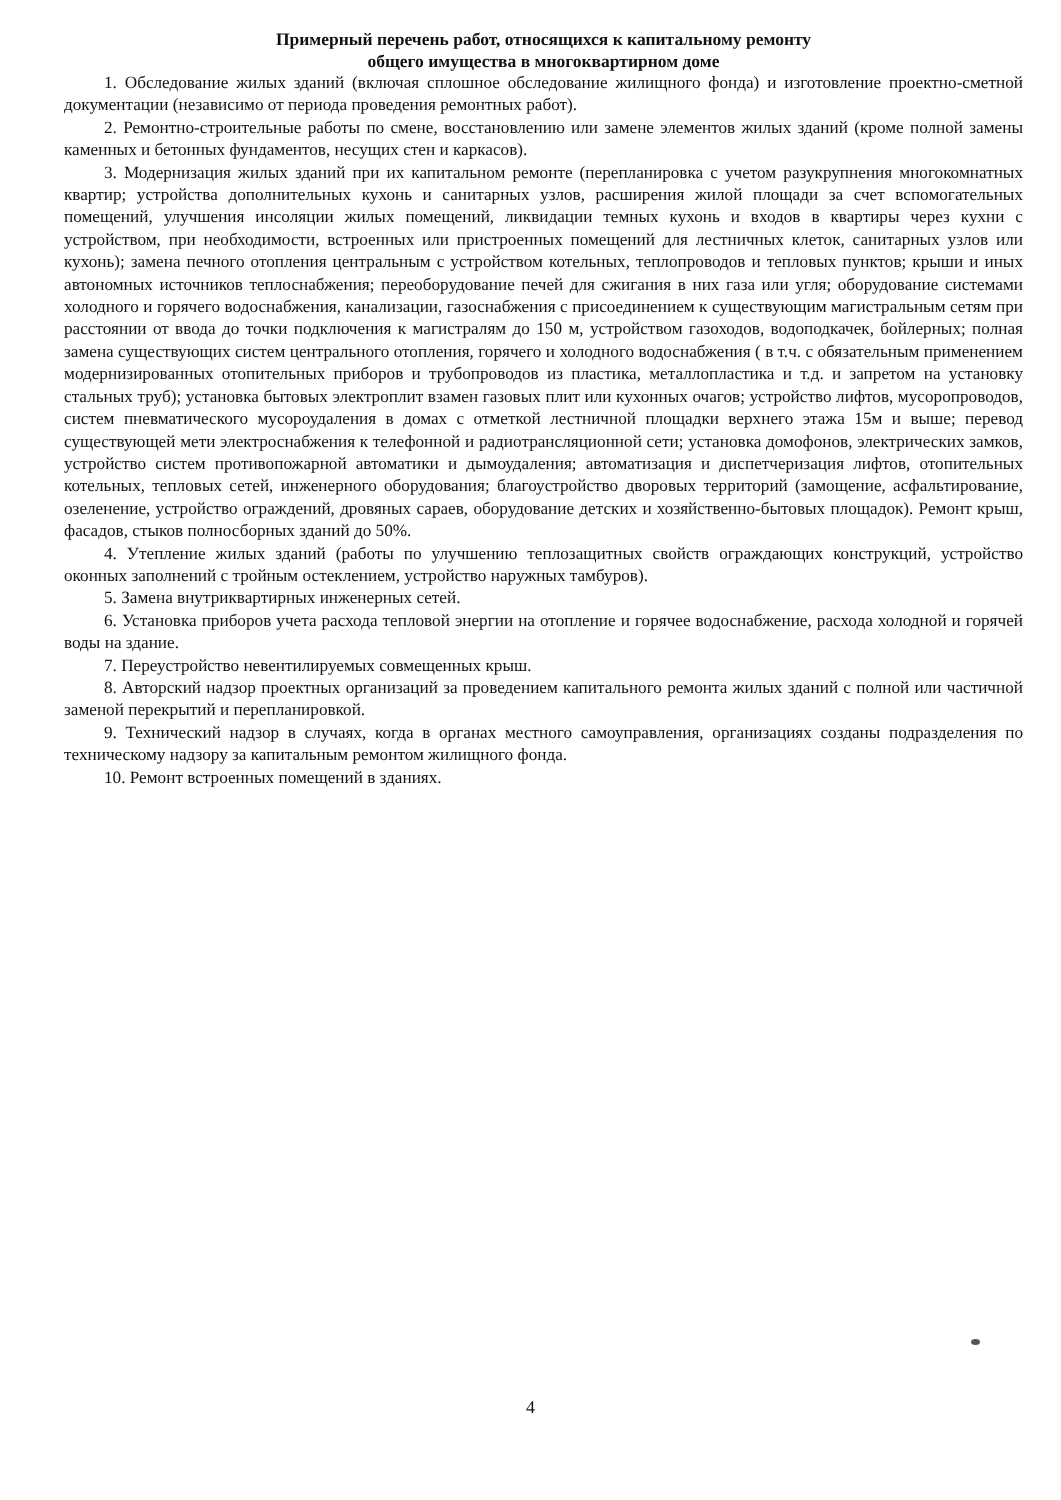Примерный перечень работ, относящихся к капитальному ремонту
общего имущества в многоквартирном доме
1. Обследование жилых зданий (включая сплошное обследование жилищного фонда) и изготовление проектно-сметной документации (независимо от периода проведения ремонтных работ).
2. Ремонтно-строительные работы по смене, восстановлению или замене элементов жилых зданий (кроме полной замены каменных и бетонных фундаментов, несущих стен и каркасов).
3. Модернизация жилых зданий при их капитальном ремонте (перепланировка с учетом разукрупнения многокомнатных квартир; устройства дополнительных кухонь и санитарных узлов, расширения жилой площади за счет вспомогательных помещений, улучшения инсоляции жилых помещений, ликвидации темных кухонь и входов в квартиры через кухни с устройством, при необходимости, встроенных или пристроенных помещений для лестничных клеток, санитарных узлов или кухонь); замена печного отопления центральным с устройством котельных, теплопроводов и тепловых пунктов; крыши и иных автономных источников теплоснабжения; переоборудование печей для сжигания в них газа или угля; оборудование системами холодного и горячего водоснабжения, канализации, газоснабжения с присоединением к существующим магистральным сетям при расстоянии от ввода до точки подключения к магистралям до 150 м, устройством газоходов, водоподкачек, бойлерных; полная замена существующих систем центрального отопления, горячего и холодного водоснабжения ( в т.ч. с обязательным применением модернизированных отопительных приборов и трубопроводов из пластика, металлопластика и т.д. и запретом на установку стальных труб); установка бытовых электроплит взамен газовых плит или кухонных очагов; устройство лифтов, мусоропроводов, систем пневматического мусороудаления в домах с отметкой лестничной площадки верхнего этажа 15м и выше; перевод существующей мети электроснабжения к телефонной и радиотрансляционной сети; установка домофонов, электрических замков, устройство систем противопожарной автоматики и дымоудаления; автоматизация и диспетчеризация лифтов, отопительных котельных, тепловых сетей, инженерного оборудования; благоустройство дворовых территорий (замощение, асфальтирование, озеленение, устройство ограждений, дровяных сараев, оборудование детских и хозяйственно-бытовых площадок). Ремонт крыш, фасадов, стыков полносборных зданий до 50%.
4. Утепление жилых зданий (работы по улучшению теплозащитных свойств ограждающих конструкций, устройство оконных заполнений с тройным остеклением, устройство наружных тамбуров).
5. Замена внутриквартирных инженерных сетей.
6. Установка приборов учета расхода тепловой энергии на отопление и горячее водоснабжение, расхода холодной и горячей воды на здание.
7. Переустройство невентилируемых совмещенных крыш.
8. Авторский надзор проектных организаций за проведением капитального ремонта жилых зданий с полной или частичной заменой перекрытий и перепланировкой.
9. Технический надзор в случаях, когда в органах местного самоуправления, организациях созданы подразделения по техническому надзору за капитальным ремонтом жилищного фонда.
10. Ремонт встроенных помещений в зданиях.
4